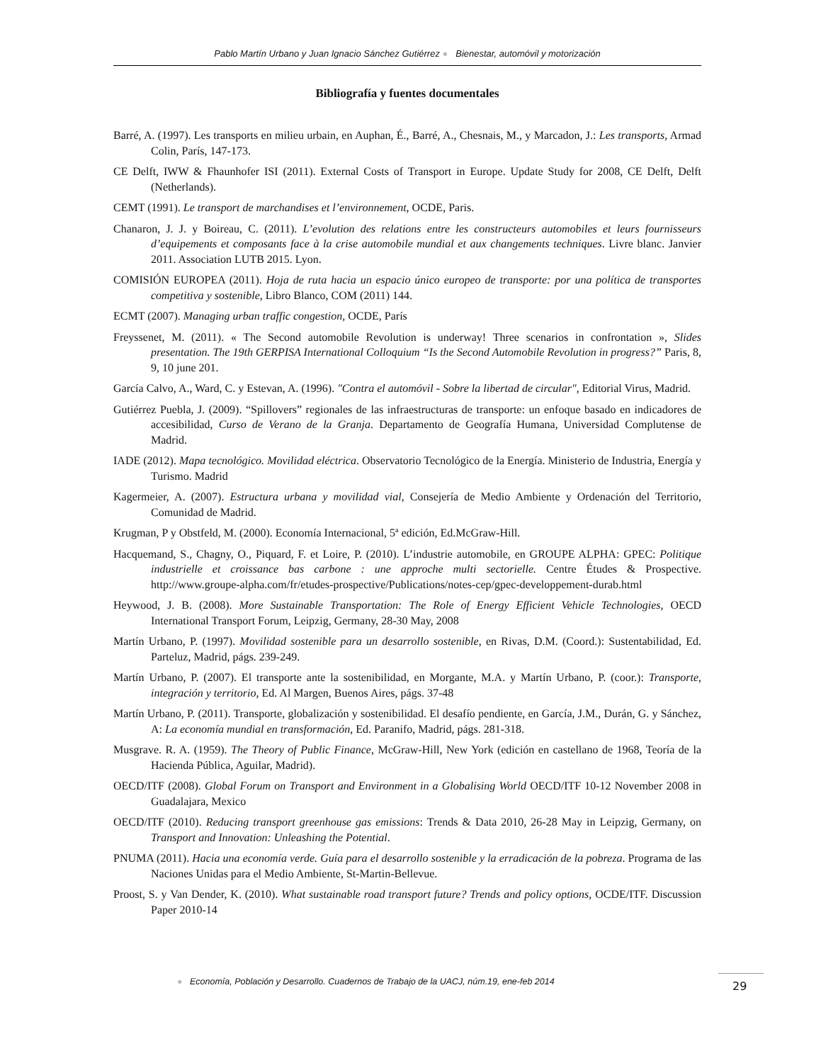Pablo Martín Urbano y Juan Ignacio Sánchez Gutiérrez ● Bienestar, automóvil y motorización
Bibliografía y fuentes documentales
Barré, A. (1997). Les transports en milieu urbain, en Auphan, É., Barré, A., Chesnais, M., y Marcadon, J.: Les transports, Armad Colin, París, 147-173.
CE Delft, IWW & Fhaunhofer ISI (2011). External Costs of Transport in Europe. Update Study for 2008, CE Delft, Delft (Netherlands).
CEMT (1991). Le transport de marchandises et l’environnement, OCDE, Paris.
Chanaron, J. J. y Boireau, C. (2011). L’evolution des relations entre les constructeurs automobiles et leurs fournisseurs d’equipements et composants face à la crise automobile mundial et aux changements techniques. Livre blanc. Janvier 2011. Association LUTB 2015. Lyon.
COMISIÓN EUROPEA (2011). Hoja de ruta hacia un espacio único europeo de transporte: por una política de transportes competitiva y sostenible, Libro Blanco, COM (2011) 144.
ECMT (2007). Managing urban traffic congestion, OCDE, París
Freyssenet, M. (2011). « The Second automobile Revolution is underway! Three scenarios in confrontation », Slides presentation. The 19th GERPISA International Colloquium “Is the Second Automobile Revolution in progress?” Paris, 8, 9, 10 june 201.
García Calvo, A., Ward, C. y Estevan, A. (1996). "Contra el automóvil - Sobre la libertad de circular", Editorial Virus, Madrid.
Gutiérrez Puebla, J. (2009). “Spillovers” regionales de las infraestructuras de transporte: un enfoque basado en indicadores de accesibilidad, Curso de Verano de la Granja. Departamento de Geografía Humana, Universidad Complutense de Madrid.
IADE (2012). Mapa tecnológico. Movilidad eléctrica. Observatorio Tecnológico de la Energía. Ministerio de Industria, Energía y Turismo. Madrid
Kagermeier, A. (2007). Estructura urbana y movilidad vial, Consejería de Medio Ambiente y Ordenación del Territorio, Comunidad de Madrid.
Krugman, P y Obstfeld, M. (2000). Economía Internacional, 5ª edición, Ed.McGraw-Hill.
Hacquemand, S., Chagny, O., Piquard, F. et Loire, P. (2010). L’industrie automobile, en GROUPE ALPHA: GPEC: Politique industrielle et croissance bas carbone : une approche multi sectorielle. Centre Études & Prospective. http://www.groupe-alpha.com/fr/etudes-prospective/Publications/notes-cep/gpec-developpement-durab.html
Heywood, J. B. (2008). More Sustainable Transportation: The Role of Energy Efficient Vehicle Technologies, OECD International Transport Forum, Leipzig, Germany, 28-30 May, 2008
Martín Urbano, P. (1997). Movilidad sostenible para un desarrollo sostenible, en Rivas, D.M. (Coord.): Sustentabilidad, Ed. Parteluz, Madrid, págs. 239-249.
Martín Urbano, P. (2007). El transporte ante la sostenibilidad, en Morgante, M.A. y Martín Urbano, P. (coor.): Transporte, integración y territorio, Ed. Al Margen, Buenos Aires, págs. 37-48
Martín Urbano, P. (2011). Transporte, globalización y sostenibilidad. El desafío pendiente, en García, J.M., Durán, G. y Sánchez, A: La economía mundial en transformación, Ed. Paranifo, Madrid, págs. 281-318.
Musgrave. R. A. (1959). The Theory of Public Finance, McGraw-Hill, New York (edición en castellano de 1968, Teoría de la Hacienda Pública, Aguilar, Madrid).
OECD/ITF (2008). Global Forum on Transport and Environment in a Globalising World OECD/ITF 10-12 November 2008 in Guadalajara, Mexico
OECD/ITF (2010). Reducing transport greenhouse gas emissions: Trends & Data 2010, 26-28 May in Leipzig, Germany, on Transport and Innovation: Unleashing the Potential.
PNUMA (2011). Hacia una economía verde. Guía para el desarrollo sostenible y la erradicación de la pobreza. Programa de las Naciones Unidas para el Medio Ambiente, St-Martin-Bellevue.
Proost, S. y Van Dender, K. (2010). What sustainable road transport future? Trends and policy options, OCDE/ITF. Discussion Paper 2010-14
● Economía, Población y Desarrollo. Cuadernos de Trabajo de la UACJ, núm.19, ene-feb 2014
29